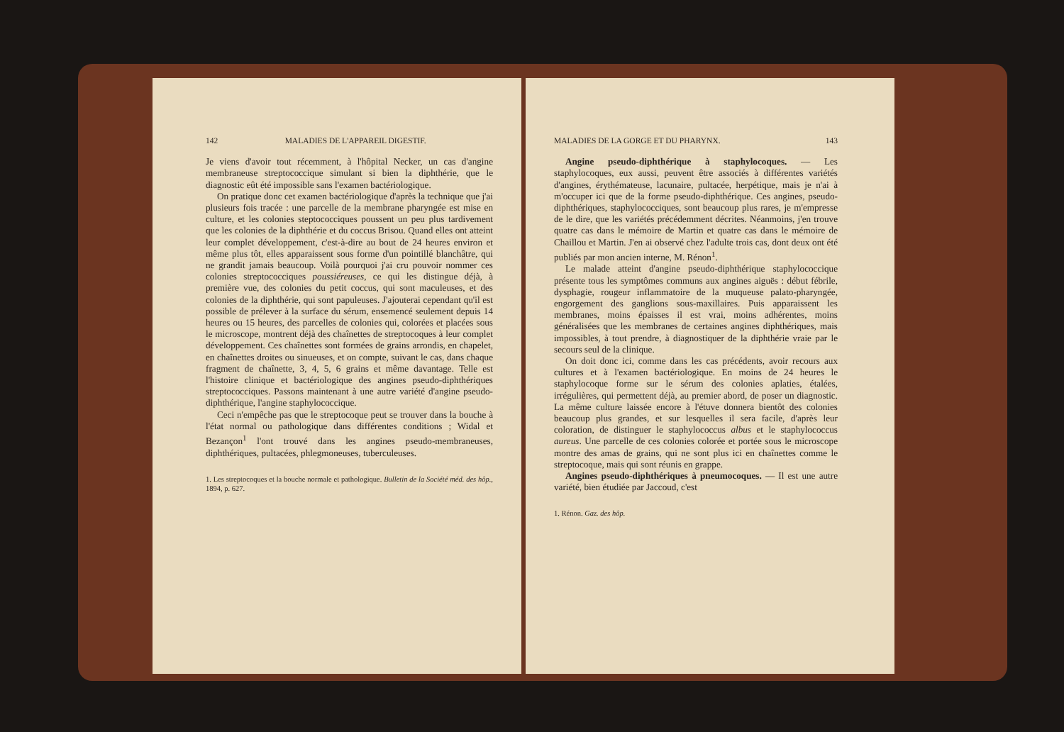142 MALADIES DE L'APPAREIL DIGESTIF.
Je viens d'avoir tout récemment, à l'hôpital Necker, un cas d'angine membraneuse streptococcique simulant si bien la diphthérie, que le diagnostic eût été impossible sans l'examen bactériologique.
On pratique donc cet examen bactériologique d'après la technique que j'ai plusieurs fois tracée : une parcelle de la membrane pharyngée est mise en culture, et les colonies steptococciques poussent un peu plus tardivement que les colonies de la diphthérie et du coccus Brisou. Quand elles ont atteint leur complet développement, c'est-à-dire au bout de 24 heures environ et même plus tôt, elles apparaissent sous forme d'un pointillé blanchâtre, qui ne grandit jamais beaucoup. Voilà pourquoi j'ai cru pouvoir nommer ces colonies streptococciques poussiéreuses, ce qui les distingue déjà, à première vue, des colonies du petit coccus, qui sont maculeuses, et des colonies de la diphthérie, qui sont papuleuses. J'ajouterai cependant qu'il est possible de prélever à la surface du sérum, ensemencé seulement depuis 14 heures ou 15 heures, des parcelles de colonies qui, colorées et placées sous le microscope, montrent déjà des chaînettes de streptocoques à leur complet développement. Ces chaînettes sont formées de grains arrondis, en chapelet, en chaînettes droites ou sinueuses, et on compte, suivant le cas, dans chaque fragment de chaînette, 3, 4, 5, 6 grains et même davantage. Telle est l'histoire clinique et bactériologique des angines pseudo-diphthériques streptococciques. Passons maintenant à une autre variété d'angine pseudo-diphthérique, l'angine staphylococcique.
Ceci n'empêche pas que le streptocoque peut se trouver dans la bouche à l'état normal ou pathologique dans différentes conditions ; Widal et Bezançon<sup>1</sup> l'ont trouvé dans les angines pseudo-membraneuses, diphthériques, pultacées, phlegmoneuses, tuberculeuses.
1. Les streptocoques et la bouche normale et pathologique. Bulletin de la Société méd. des hôp., 1894, p. 627.
MALADIES DE LA GORGE ET DU PHARYNX. 143
Angine pseudo-diphthérique à staphylocoques. — Les staphylocoques, eux aussi, peuvent être associés à différentes variétés d'angines, érythémateuse, lacunaire, pultacée, herpétique, mais je n'ai à m'occuper ici que de la forme pseudo-diphthérique. Ces angines, pseudo-diphthériques, staphylococciques, sont beaucoup plus rares, je m'empresse de le dire, que les variétés précédemment décrites. Néanmoins, j'en trouve quatre cas dans le mémoire de Martin et quatre cas dans le mémoire de Chaillou et Martin. J'en ai observé chez l'adulte trois cas, dont deux ont été publiés par mon ancien interne, M. Rénon<sup>1</sup>.
Le malade atteint d'angine pseudo-diphthérique staphylococcique présente tous les symptômes communs aux angines aiguës : début fébrile, dysphagie, rougeur inflammatoire de la muqueuse palato-pharyngée, engorgement des ganglions sous-maxillaires. Puis apparaissent les membranes, moins épaisses il est vrai, moins adhérentes, moins généralisées que les membranes de certaines angines diphthériques, mais impossibles, à tout prendre, à diagnostiquer de la diphthérie vraie par le secours seul de la clinique.
On doit donc ici, comme dans les cas précédents, avoir recours aux cultures et à l'examen bactériologique. En moins de 24 heures le staphylocoque forme sur le sérum des colonies aplaties, étalées, irrégulières, qui permettent déjà, au premier abord, de poser un diagnostic. La même culture laissée encore à l'étuve donnera bientôt des colonies beaucoup plus grandes, et sur lesquelles il sera facile, d'après leur coloration, de distinguer le staphylococcus albus et le staphylococcus aureus. Une parcelle de ces colonies colorée et portée sous le microscope montre des amas de grains, qui ne sont plus ici en chaînettes comme le streptocoque, mais qui sont réunis en grappe.
Angines pseudo-diphthériques à pneumocoques. — Il est une autre variété, bien étudiée par Jaccoud, c'est
1. Rénon. Gaz. des hôp.